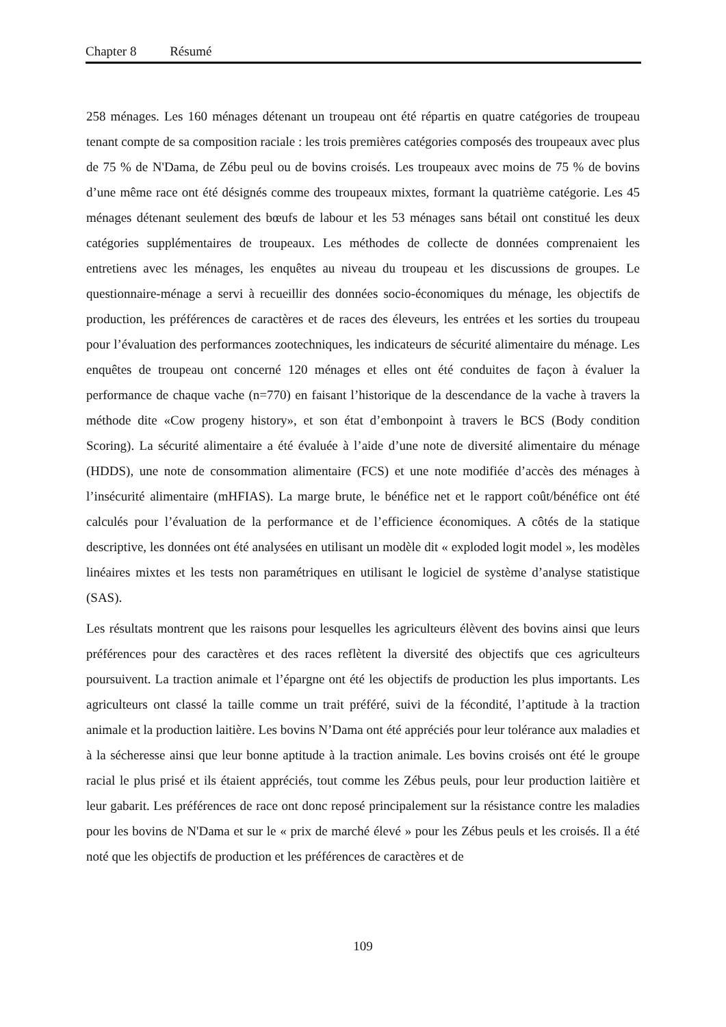Chapter 8 Résumé
258 ménages. Les 160 ménages détenant un troupeau ont été répartis en quatre catégories de troupeau tenant compte de sa composition raciale : les trois premières catégories composés des troupeaux avec plus de 75 % de N'Dama, de Zébu peul ou de bovins croisés. Les troupeaux avec moins de 75 % de bovins d’une même race ont été désignés comme des troupeaux mixtes, formant la quatrième catégorie. Les 45 ménages détenant seulement des bœufs de labour et les 53 ménages sans bétail ont constitué les deux catégories supplémentaires de troupeaux. Les méthodes de collecte de données comprenaient les entretiens avec les ménages, les enquêtes au niveau du troupeau et les discussions de groupes. Le questionnaire-ménage a servi à recueillir des données socio-économiques du ménage, les objectifs de production, les préférences de caractères et de races des éleveurs, les entrées et les sorties du troupeau pour l’évaluation des performances zootechniques, les indicateurs de sécurité alimentaire du ménage. Les enquêtes de troupeau ont concerné 120 ménages et elles ont été conduites de façon à évaluer la performance de chaque vache (n=770) en faisant l’historique de la descendance de la vache à travers la méthode dite «Cow progeny history», et son état d’embonpoint à travers le BCS (Body condition Scoring). La sécurité alimentaire a été évaluée à l’aide d’une note de diversité alimentaire du ménage (HDDS), une note de consommation alimentaire (FCS) et une note modifiée d’accès des ménages à l’insécurité alimentaire (mHFIAS). La marge brute, le bénéfice net et le rapport coût/bénéfice ont été calculés pour l’évaluation de la performance et de l’efficience économiques. A côtés de la statique descriptive, les données ont été analysées en utilisant un modèle dit « exploded logit model », les modèles linéaires mixtes et les tests non paramétriques en utilisant le logiciel de système d’analyse statistique (SAS).
Les résultats montrent que les raisons pour lesquelles les agriculteurs élèvent des bovins ainsi que leurs préférences pour des caractères et des races reflètent la diversité des objectifs que ces agriculteurs poursuivent. La traction animale et l’épargne ont été les objectifs de production les plus importants. Les agriculteurs ont classé la taille comme un trait préféré, suivi de la fécondité, l’aptitude à la traction animale et la production laitière. Les bovins N’Dama ont été appréciés pour leur tolérance aux maladies et à la sécheresse ainsi que leur bonne aptitude à la traction animale. Les bovins croisés ont été le groupe racial le plus prisé et ils étaient appréciés, tout comme les Zébus peuls, pour leur production laitière et leur gabarit. Les préférences de race ont donc reposé principalement sur la résistance contre les maladies pour les bovins de N'Dama et sur le « prix de marché élevé » pour les Zébus peuls et les croisés. Il a été noté que les objectifs de production et les préférences de caractères et de
109